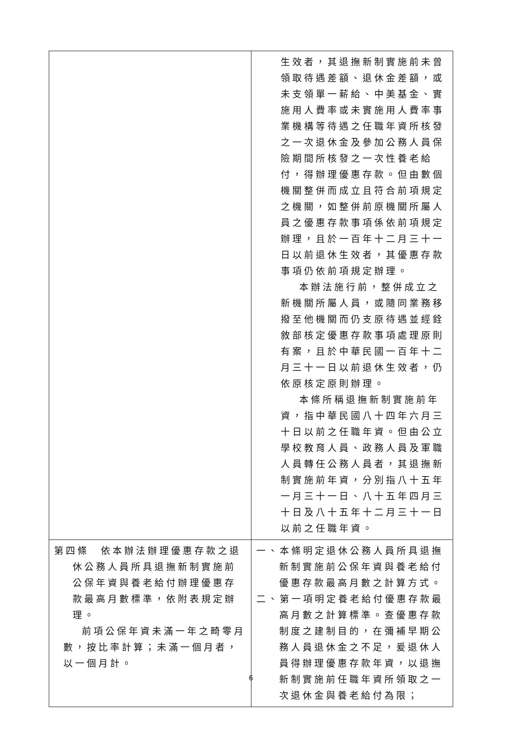| | 生效者，其退撫新制實施前未曾領取待遇差額、退休金差額，或未支領單一薪給、中美基金、實施用人費率或未實施用人費率事業機構等待遇之任職年資所核發之一次退休金及參加公務人員保險期間所核發之一次性養老給付，得辦理優惠存款。但由數個機關整併而成立且符合前項規定之機關，如整併前原機關所屬人員之優惠存款事項係依前項規定辦理，且於一百年十二月三十一日以前退休生效者，其優惠存款事項仍依前項規定辦理。 本辦法施行前，整併成立之新機關所屬人員，或隨同業務移撥至他機關而仍支原待遇並經銓敘部核定優惠存款事項處理原則有案，且於中華民國一百年十二月三十一日以前退休生效者，仍依原核定原則辦理。 本條所稱退撫新制實施前年資，指中華民國八十四年六月三十日以前之任職年資。但由公立學校教育人員、政務人員及軍職人員轉任公務人員者，其退撫新制實施前年資，分別指八十五年一月三十一日、八十五年四月三十日及八十五年十二月三十一日以前之任職年資。 |
| 第四條 依本辦法辦理優惠存款之退休公務人員所具退撫新制實施前公保年資與養老給付辦理優惠存款最高月數標準，依附表規定辦理。 前項公保年資未滿一年之畸零月數，按比率計算；未滿一個月者，以一個月計。 | 一、本條明定退休公務人員所具退撫新制實施前公保年資與養老給付優惠存款最高月數之計算方式。 二、第一項明定養老給付優惠存款最高月數之計算標準。查優惠存款制度之建制目的，在彌補早期公務人員退休金之不足，爰退休人員得辦理優惠存款年資，以退撫新制實施前任職年資所領取之一次退休金與養老給付為限； |
6